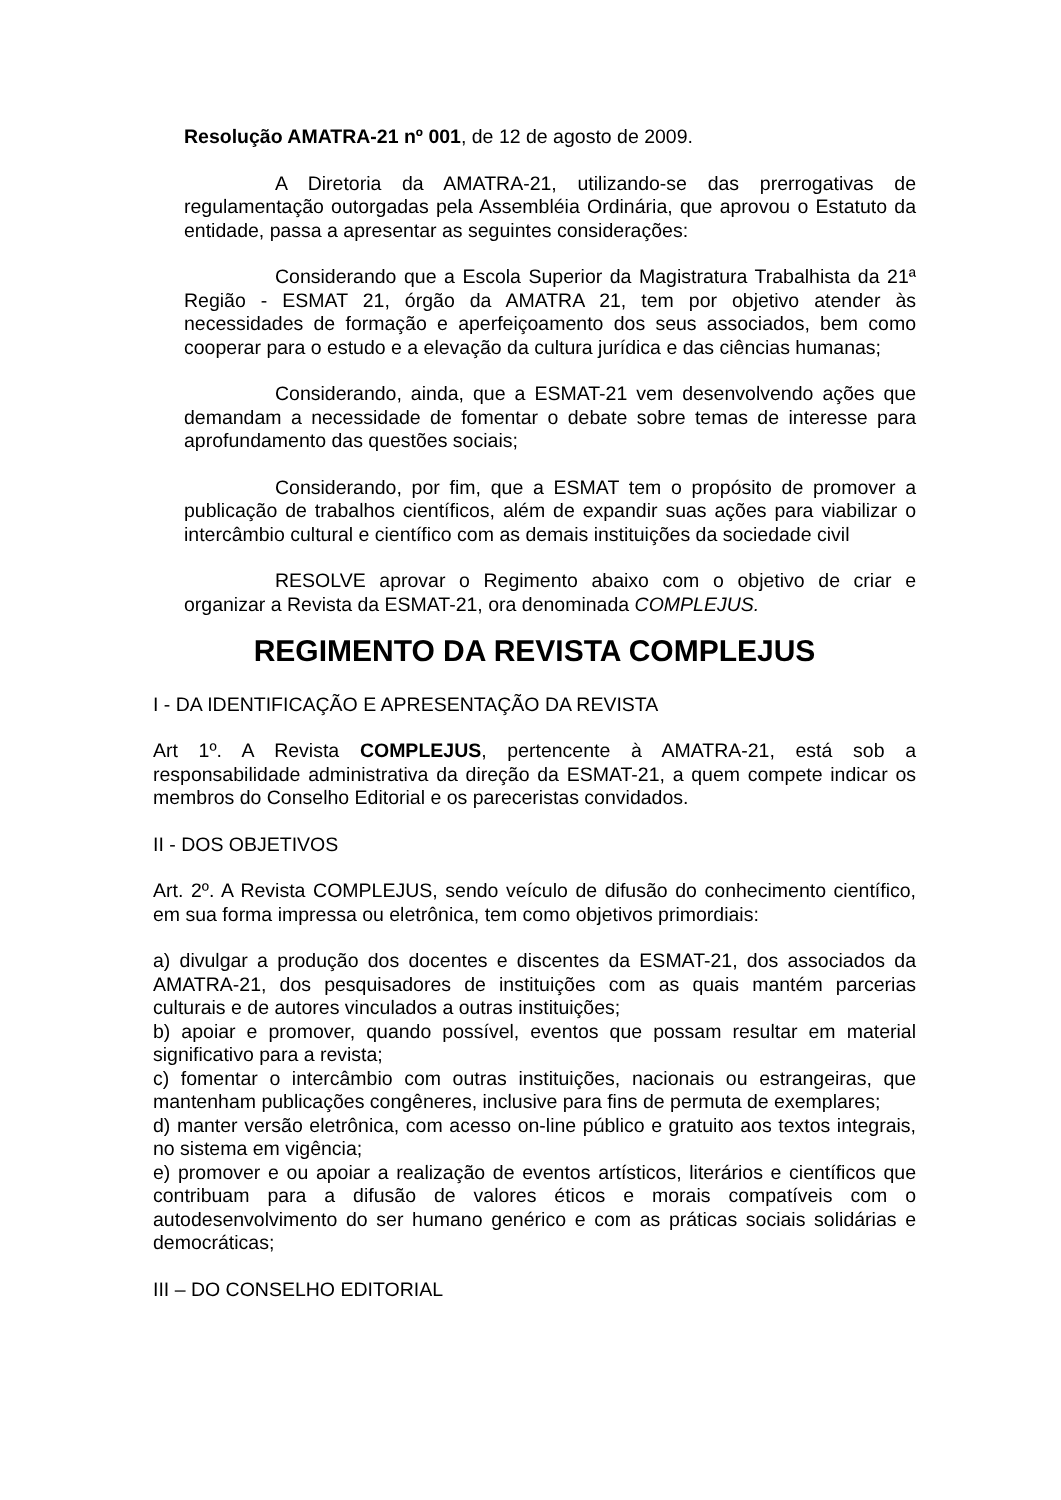Resolução AMATRA-21 nº 001, de 12 de agosto de 2009.
A Diretoria da AMATRA-21, utilizando-se das prerrogativas de regulamentação outorgadas pela Assembléia Ordinária, que aprovou o Estatuto da entidade, passa a apresentar as seguintes considerações:
Considerando que a Escola Superior da Magistratura Trabalhista da 21ª Região - ESMAT 21, órgão da AMATRA 21, tem por objetivo atender às necessidades de formação e aperfeiçoamento dos seus associados, bem como cooperar para o estudo e a elevação da cultura jurídica e das ciências humanas;
Considerando, ainda, que a ESMAT-21 vem desenvolvendo ações que demandam a necessidade de fomentar o debate sobre temas de interesse para aprofundamento das questões sociais;
Considerando, por fim, que a ESMAT tem o propósito de promover a publicação de trabalhos científicos, além de expandir suas ações para viabilizar o intercâmbio cultural e científico com as demais instituições da sociedade civil
RESOLVE aprovar o Regimento abaixo com o objetivo de criar e organizar a Revista da ESMAT-21, ora denominada COMPLEJUS.
REGIMENTO DA REVISTA COMPLEJUS
I - DA IDENTIFICAÇÃO E APRESENTAÇÃO DA REVISTA
Art 1º. A Revista COMPLEJUS, pertencente à AMATRA-21, está sob a responsabilidade administrativa da direção da ESMAT-21, a quem compete indicar os membros do Conselho Editorial e os pareceristas convidados.
II - DOS OBJETIVOS
Art. 2º. A Revista COMPLEJUS, sendo veículo de difusão do conhecimento científico, em sua forma impressa ou eletrônica, tem como objetivos primordiais:
a) divulgar a produção dos docentes e discentes da ESMAT-21, dos associados da AMATRA-21, dos pesquisadores de instituições com as quais mantém parcerias culturais e de autores vinculados a outras instituições;
b) apoiar e promover, quando possível, eventos que possam resultar em material significativo para a revista;
c) fomentar o intercâmbio com outras instituições, nacionais ou estrangeiras, que mantenham publicações congêneres, inclusive para fins de permuta de exemplares;
d) manter versão eletrônica, com acesso on-line público e gratuito aos textos integrais, no sistema em vigência;
e) promover e ou apoiar a realização de eventos artísticos, literários e científicos que contribuam para a difusão de valores éticos e morais compatíveis com o autodesenvolvimento do ser humano genérico e com as práticas sociais solidárias e democráticas;
III – DO CONSELHO EDITORIAL